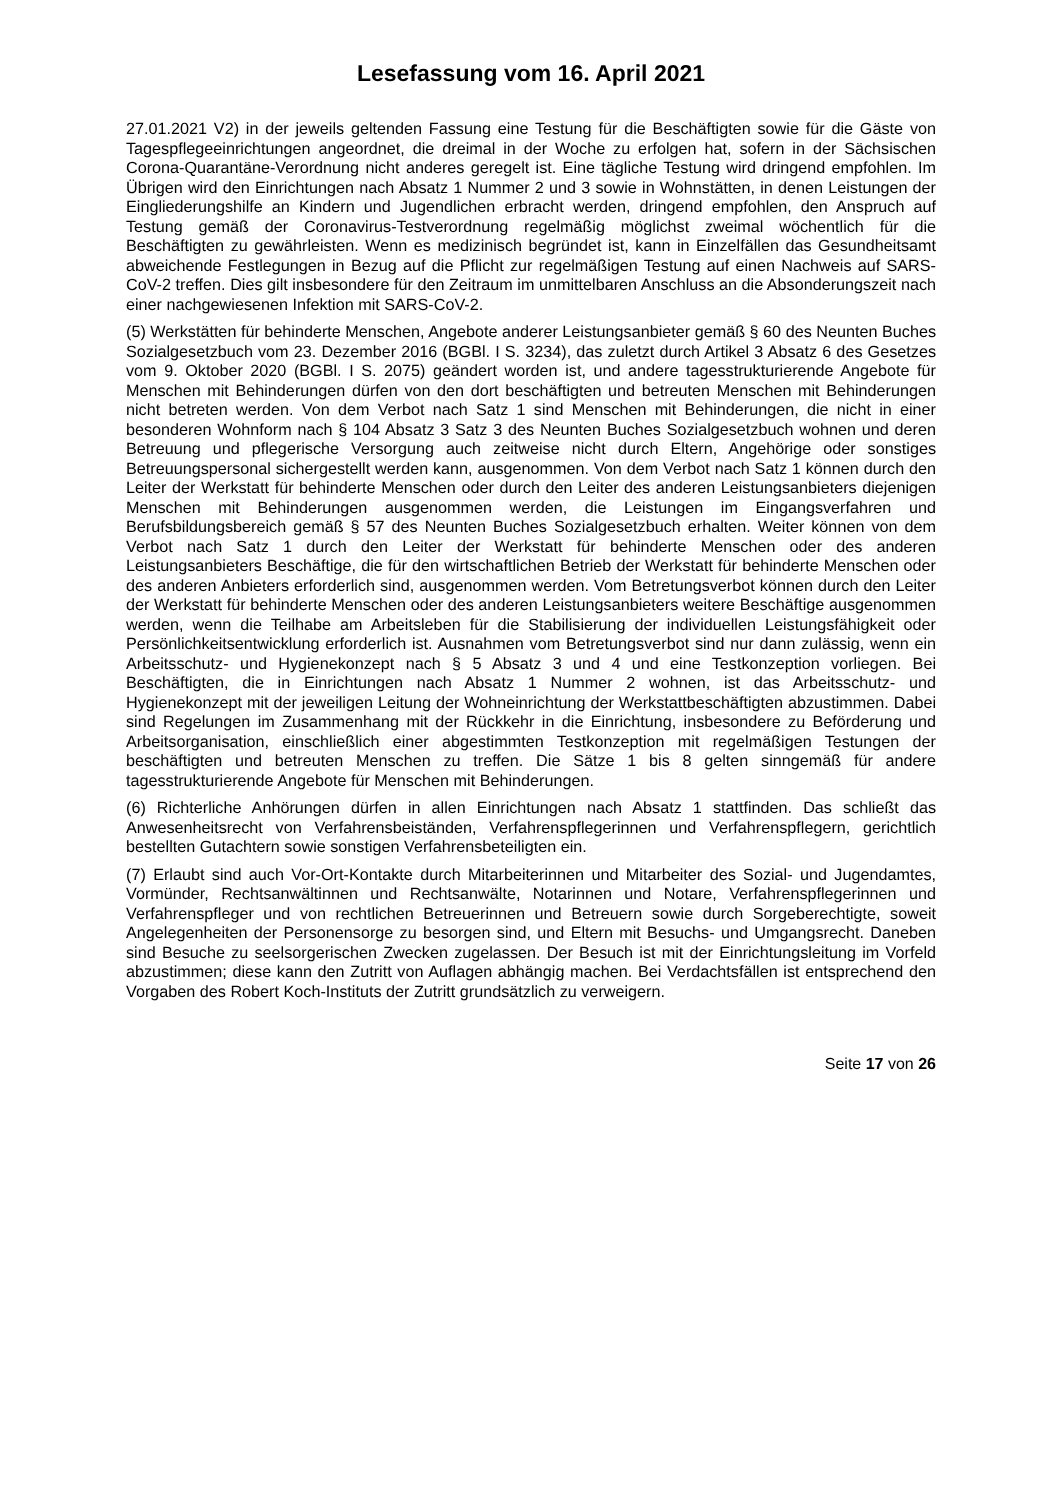Lesefassung vom 16. April 2021
27.01.2021 V2) in der jeweils geltenden Fassung eine Testung für die Beschäftigten sowie für die Gäste von Tagespflegeeinrichtungen angeordnet, die dreimal in der Woche zu erfolgen hat, sofern in der Sächsischen Corona-Quarantäne-Verordnung nicht anderes geregelt ist. Eine tägliche Testung wird dringend empfohlen. Im Übrigen wird den Einrichtungen nach Absatz 1 Nummer 2 und 3 sowie in Wohnstätten, in denen Leistungen der Eingliederungshilfe an Kindern und Jugendlichen erbracht werden, dringend empfohlen, den Anspruch auf Testung gemäß der Coronavirus-Testverordnung regelmäßig möglichst zweimal wöchentlich für die Beschäftigten zu gewährleisten. Wenn es medizinisch begründet ist, kann in Einzelfällen das Gesundheitsamt abweichende Festlegungen in Bezug auf die Pflicht zur regelmäßigen Testung auf einen Nachweis auf SARS-CoV-2 treffen. Dies gilt insbesondere für den Zeitraum im unmittelbaren Anschluss an die Absonderungszeit nach einer nachgewiesenen Infektion mit SARS-CoV-2.
(5) Werkstätten für behinderte Menschen, Angebote anderer Leistungsanbieter gemäß § 60 des Neunten Buches Sozialgesetzbuch vom 23. Dezember 2016 (BGBl. I S. 3234), das zuletzt durch Artikel 3 Absatz 6 des Gesetzes vom 9. Oktober 2020 (BGBl. I S. 2075) geändert worden ist, und andere tagesstrukturierende Angebote für Menschen mit Behinderungen dürfen von den dort beschäftigten und betreuten Menschen mit Behinderungen nicht betreten werden. Von dem Verbot nach Satz 1 sind Menschen mit Behinderungen, die nicht in einer besonderen Wohnform nach § 104 Absatz 3 Satz 3 des Neunten Buches Sozialgesetzbuch wohnen und deren Betreuung und pflegerische Versorgung auch zeitweise nicht durch Eltern, Angehörige oder sonstiges Betreuungspersonal sichergestellt werden kann, ausgenommen. Von dem Verbot nach Satz 1 können durch den Leiter der Werkstatt für behinderte Menschen oder durch den Leiter des anderen Leistungsanbieters diejenigen Menschen mit Behinderungen ausgenommen werden, die Leistungen im Eingangsverfahren und Berufsbildungsbereich gemäß § 57 des Neunten Buches Sozialgesetzbuch erhalten. Weiter können von dem Verbot nach Satz 1 durch den Leiter der Werkstatt für behinderte Menschen oder des anderen Leistungsanbieters Beschäftige, die für den wirtschaftlichen Betrieb der Werkstatt für behinderte Menschen oder des anderen Anbieters erforderlich sind, ausgenommen werden. Vom Betretungsverbot können durch den Leiter der Werkstatt für behinderte Menschen oder des anderen Leistungsanbieters weitere Beschäftige ausgenommen werden, wenn die Teilhabe am Arbeitsleben für die Stabilisierung der individuellen Leistungsfähigkeit oder Persönlichkeitsentwicklung erforderlich ist. Ausnahmen vom Betretungsverbot sind nur dann zulässig, wenn ein Arbeitsschutz- und Hygienekonzept nach § 5 Absatz 3 und 4 und eine Testkonzeption vorliegen. Bei Beschäftigten, die in Einrichtungen nach Absatz 1 Nummer 2 wohnen, ist das Arbeitsschutz- und Hygienekonzept mit der jeweiligen Leitung der Wohneinrichtung der Werkstattbeschäftigten abzustimmen. Dabei sind Regelungen im Zusammenhang mit der Rückkehr in die Einrichtung, insbesondere zu Beförderung und Arbeitsorganisation, einschließlich einer abgestimmten Testkonzeption mit regelmäßigen Testungen der beschäftigten und betreuten Menschen zu treffen. Die Sätze 1 bis 8 gelten sinngemäß für andere tagesstrukturierende Angebote für Menschen mit Behinderungen.
(6) Richterliche Anhörungen dürfen in allen Einrichtungen nach Absatz 1 stattfinden. Das schließt das Anwesenheitsrecht von Verfahrensbeiständen, Verfahrenspflegerinnen und Verfahrenspflegern, gerichtlich bestellten Gutachtern sowie sonstigen Verfahrensbeteiligten ein.
(7) Erlaubt sind auch Vor-Ort-Kontakte durch Mitarbeiterinnen und Mitarbeiter des Sozial- und Jugendamtes, Vormünder, Rechtsanwältinnen und Rechtsanwälte, Notarinnen und Notare, Verfahrenspflegerinnen und Verfahrenspfleger und von rechtlichen Betreuerinnen und Betreuern sowie durch Sorgeberechtigte, soweit Angelegenheiten der Personensorge zu besorgen sind, und Eltern mit Besuchs- und Umgangsrecht. Daneben sind Besuche zu seelsorgerischen Zwecken zugelassen. Der Besuch ist mit der Einrichtungsleitung im Vorfeld abzustimmen; diese kann den Zutritt von Auflagen abhängig machen. Bei Verdachtsfällen ist entsprechend den Vorgaben des Robert Koch-Instituts der Zutritt grundsätzlich zu verweigern.
Seite 17 von 26